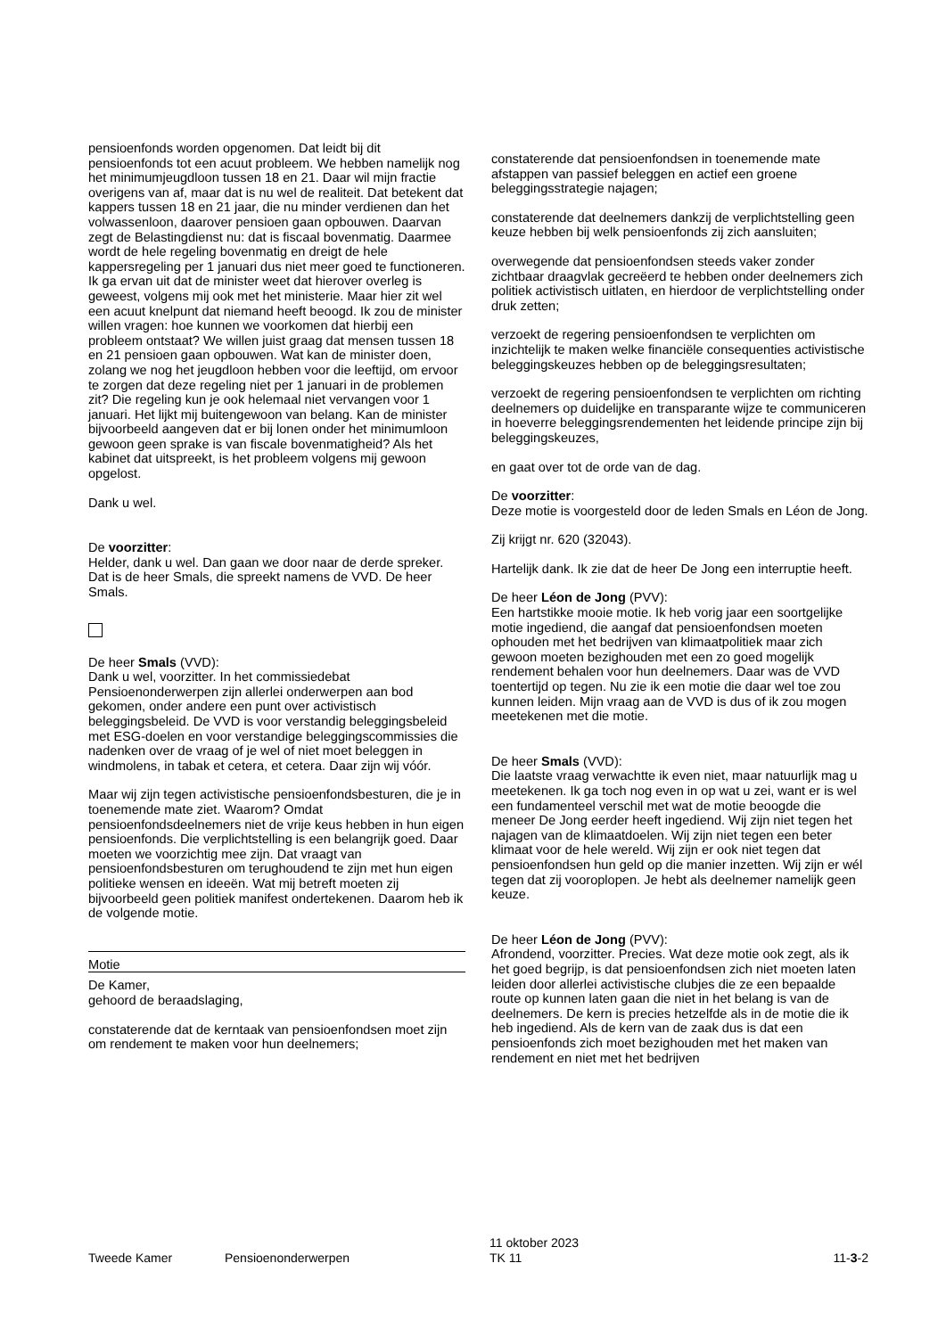pensioenfonds worden opgenomen. Dat leidt bij dit pensioenfonds tot een acuut probleem. We hebben namelijk nog het minimumjeugdloon tussen 18 en 21. Daar wil mijn fractie overigens van af, maar dat is nu wel de realiteit. Dat betekent dat kappers tussen 18 en 21 jaar, die nu minder verdienen dan het volwassenloon, daarover pensioen gaan opbouwen. Daarvan zegt de Belastingdienst nu: dat is fiscaal bovenmatig. Daarmee wordt de hele regeling bovenmatig en dreigt de hele kappersregeling per 1 januari dus niet meer goed te functioneren. Ik ga ervan uit dat de minister weet dat hierover overleg is geweest, volgens mij ook met het ministerie. Maar hier zit wel een acuut knelpunt dat niemand heeft beoogd. Ik zou de minister willen vragen: hoe kunnen we voorkomen dat hierbij een probleem ontstaat? We willen juist graag dat mensen tussen 18 en 21 pensioen gaan opbouwen. Wat kan de minister doen, zolang we nog het jeugdloon hebben voor die leeftijd, om ervoor te zorgen dat deze regeling niet per 1 januari in de problemen zit? Die regeling kun je ook helemaal niet vervangen voor 1 januari. Het lijkt mij buitengewoon van belang. Kan de minister bijvoorbeeld aangeven dat er bij lonen onder het minimumloon gewoon geen sprake is van fiscale bovenmatigheid? Als het kabinet dat uitspreekt, is het probleem volgens mij gewoon opgelost.
Dank u wel.
De voorzitter:
Helder, dank u wel. Dan gaan we door naar de derde spreker. Dat is de heer Smals, die spreekt namens de VVD. De heer Smals.
De heer Smals (VVD):
Dank u wel, voorzitter. In het commissiedebat Pensioenonderwerpen zijn allerlei onderwerpen aan bod gekomen, onder andere een punt over activistisch beleggingsbeleid. De VVD is voor verstandig beleggingsbeleid met ESG-doelen en voor verstandige beleggingscommissies die nadenken over de vraag of je wel of niet moet beleggen in windmolens, in tabak et cetera, et cetera. Daar zijn wij vóór.
Maar wij zijn tegen activistische pensioenfondsbesturen, die je in toenemende mate ziet. Waarom? Omdat pensioenfondsdeelnemers niet de vrije keus hebben in hun eigen pensioenfonds. Die verplichtstelling is een belangrijk goed. Daar moeten we voorzichtig mee zijn. Dat vraagt van pensioenfondsbesturen om terughoudend te zijn met hun eigen politieke wensen en ideeën. Wat mij betreft moeten zij bijvoorbeeld geen politiek manifest ondertekenen. Daarom heb ik de volgende motie.
Motie
De Kamer,
gehoord de beraadslaging,
constaterende dat de kerntaak van pensioenfondsen moet zijn om rendement te maken voor hun deelnemers;
constaterende dat pensioenfondsen in toenemende mate afstappen van passief beleggen en actief een groene beleggingsstrategie najagen;
constaterende dat deelnemers dankzij de verplichtstelling geen keuze hebben bij welk pensioenfonds zij zich aansluiten;
overwegende dat pensioenfondsen steeds vaker zonder zichtbaar draagvlak gecreëerd te hebben onder deelnemers zich politiek activistisch uitlaten, en hierdoor de verplichtstelling onder druk zetten;
verzoekt de regering pensioenfondsen te verplichten om inzichtelijk te maken welke financiële consequenties activistische beleggingskeuzes hebben op de beleggingsresultaten;
verzoekt de regering pensioenfondsen te verplichten om richting deelnemers op duidelijke en transparante wijze te communiceren in hoeverre beleggingsrendementen het leidende principe zijn bij beleggingskeuzes,
en gaat over tot de orde van de dag.
De voorzitter:
Deze motie is voorgesteld door de leden Smals en Léon de Jong.
Zij krijgt nr. 620 (32043).
Hartelijk dank. Ik zie dat de heer De Jong een interruptie heeft.
De heer Léon de Jong (PVV):
Een hartstikke mooie motie. Ik heb vorig jaar een soortgelijke motie ingediend, die aangaf dat pensioenfondsen moeten ophouden met het bedrijven van klimaatpolitiek maar zich gewoon moeten bezighouden met een zo goed mogelijk rendement behalen voor hun deelnemers. Daar was de VVD toentertijd op tegen. Nu zie ik een motie die daar wel toe zou kunnen leiden. Mijn vraag aan de VVD is dus of ik zou mogen meetekenen met die motie.
De heer Smals (VVD):
Die laatste vraag verwachtte ik even niet, maar natuurlijk mag u meetekenen. Ik ga toch nog even in op wat u zei, want er is wel een fundamenteel verschil met wat de motie beoogde die meneer De Jong eerder heeft ingediend. Wij zijn niet tegen het najagen van de klimaatdoelen. Wij zijn niet tegen een beter klimaat voor de hele wereld. Wij zijn er ook niet tegen dat pensioenfondsen hun geld op die manier inzetten. Wij zijn er wél tegen dat zij vooroplopen. Je hebt als deelnemer namelijk geen keuze.
De heer Léon de Jong (PVV):
Afrondend, voorzitter. Precies. Wat deze motie ook zegt, als ik het goed begrijp, is dat pensioenfondsen zich niet moeten laten leiden door allerlei activistische clubjes die ze een bepaalde route op kunnen laten gaan die niet in het belang is van de deelnemers. De kern is precies hetzelfde als in de motie die ik heb ingediend. Als de kern van de zaak dus is dat een pensioenfonds zich moet bezighouden met het maken van rendement en niet met het bedrijven
Tweede Kamer
Pensioenonderwerpen
11 oktober 2023
TK 11
11-3-2